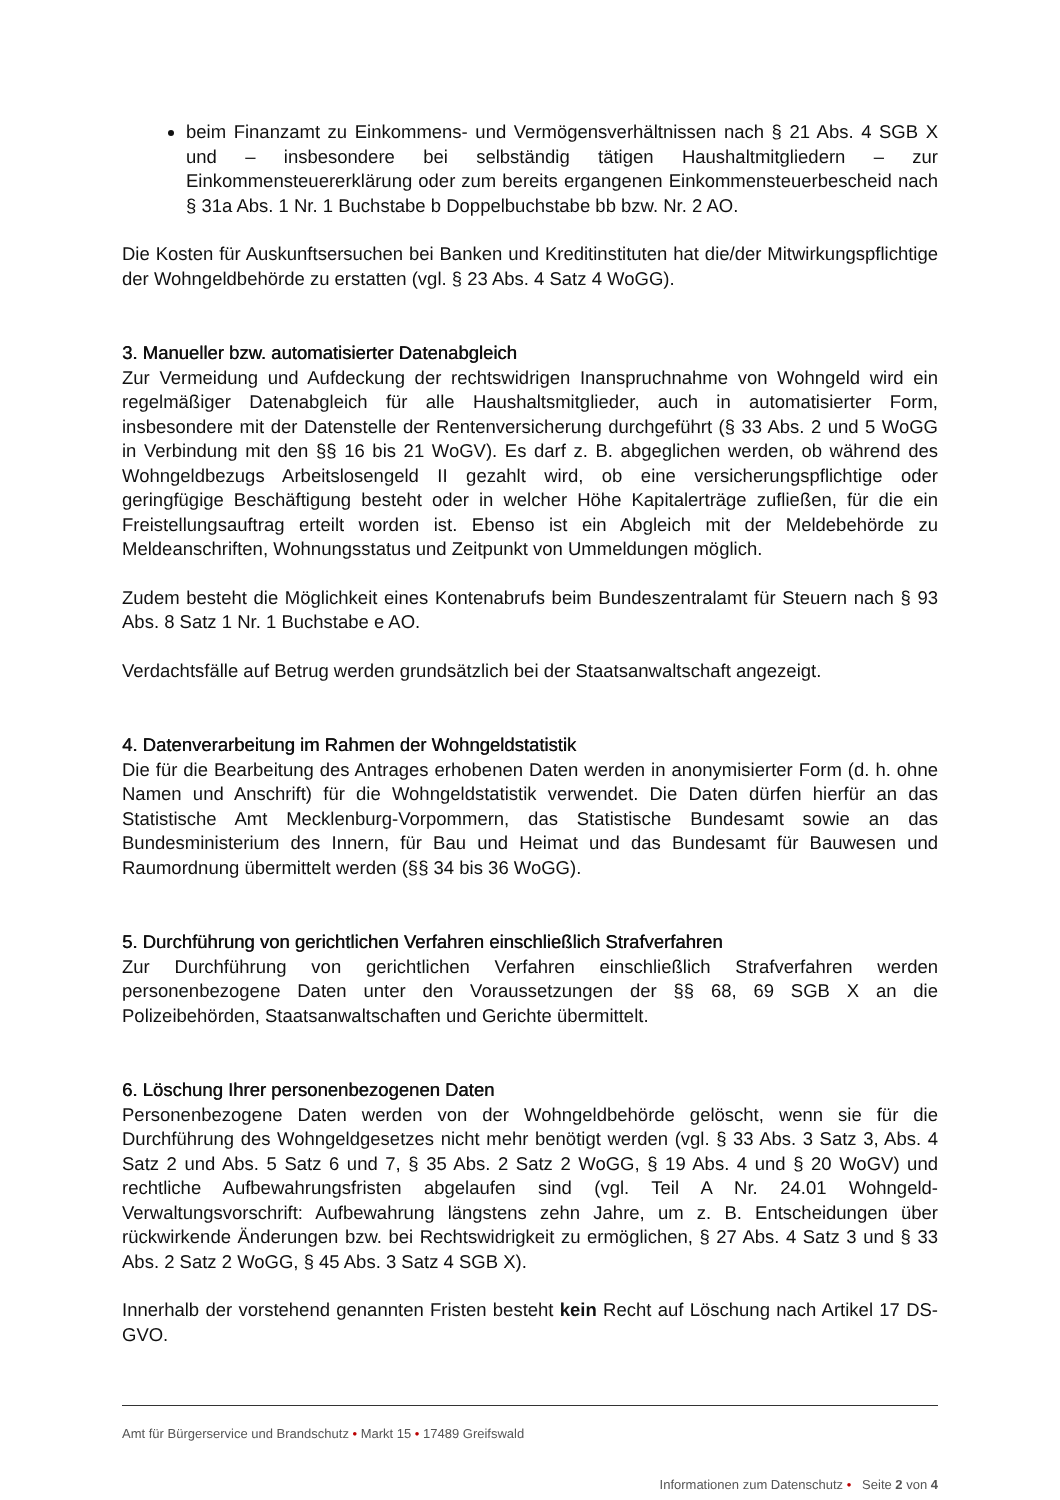beim Finanzamt zu Einkommens- und Vermögensverhältnissen nach § 21 Abs. 4 SGB X und – insbesondere bei selbständig tätigen Haushaltmitgliedern – zur Einkommensteuererklärung oder zum bereits ergangenen Einkommensteuerbescheid nach § 31a Abs. 1 Nr. 1 Buchstabe b Doppelbuchstabe bb bzw. Nr. 2 AO.
Die Kosten für Auskunftsersuchen bei Banken und Kreditinstituten hat die/der Mitwirkungspflichtige der Wohngeldbehörde zu erstatten (vgl. § 23 Abs. 4 Satz 4 WoGG).
3. Manueller bzw. automatisierter Datenabgleich
Zur Vermeidung und Aufdeckung der rechtswidrigen Inanspruchnahme von Wohngeld wird ein regelmäßiger Datenabgleich für alle Haushaltsmitglieder, auch in automatisierter Form, insbesondere mit der Datenstelle der Rentenversicherung durchgeführt (§ 33 Abs. 2 und 5 WoGG in Verbindung mit den §§ 16 bis 21 WoGV). Es darf z. B. abgeglichen werden, ob während des Wohngeldbezugs Arbeitslosengeld II gezahlt wird, ob eine versicherungspflichtige oder geringfügige Beschäftigung besteht oder in welcher Höhe Kapitalerträge zufließen, für die ein Freistellungsauftrag erteilt worden ist. Ebenso ist ein Abgleich mit der Meldebehörde zu Meldeanschriften, Wohnungsstatus und Zeitpunkt von Ummeldungen möglich.
Zudem besteht die Möglichkeit eines Kontenabrufs beim Bundeszentralamt für Steuern nach § 93 Abs. 8 Satz 1 Nr. 1 Buchstabe e AO.
Verdachtsfälle auf Betrug werden grundsätzlich bei der Staatsanwaltschaft angezeigt.
4. Datenverarbeitung im Rahmen der Wohngeldstatistik
Die für die Bearbeitung des Antrages erhobenen Daten werden in anonymisierter Form (d. h. ohne Namen und Anschrift) für die Wohngeldstatistik verwendet. Die Daten dürfen hierfür an das Statistische Amt Mecklenburg-Vorpommern, das Statistische Bundesamt sowie an das Bundesministerium des Innern, für Bau und Heimat und das Bundesamt für Bauwesen und Raumordnung übermittelt werden (§§ 34 bis 36 WoGG).
5. Durchführung von gerichtlichen Verfahren einschließlich Strafverfahren
Zur Durchführung von gerichtlichen Verfahren einschließlich Strafverfahren werden personenbezogene Daten unter den Voraussetzungen der §§ 68, 69 SGB X an die Polizeibehörden, Staatsanwaltschaften und Gerichte übermittelt.
6. Löschung Ihrer personenbezogenen Daten
Personenbezogene Daten werden von der Wohngeldbehörde gelöscht, wenn sie für die Durchführung des Wohngeldgesetzes nicht mehr benötigt werden (vgl. § 33 Abs. 3 Satz 3, Abs. 4 Satz 2 und Abs. 5 Satz 6 und 7, § 35 Abs. 2 Satz 2 WoGG, § 19 Abs. 4 und § 20 WoGV) und rechtliche Aufbewahrungsfristen abgelaufen sind (vgl. Teil A Nr. 24.01 Wohngeld-Verwaltungsvorschrift: Aufbewahrung längstens zehn Jahre, um z. B. Entscheidungen über rückwirkende Änderungen bzw. bei Rechtswidrigkeit zu ermöglichen, § 27 Abs. 4 Satz 3 und § 33 Abs. 2 Satz 2 WoGG, § 45 Abs. 3 Satz 4 SGB X).
Innerhalb der vorstehend genannten Fristen besteht kein Recht auf Löschung nach Artikel 17 DS-GVO.
Amt für Bürgerservice und Brandschutz • Markt 15 • 17489 Greifswald
Informationen zum Datenschutz • Seite 2 von 4